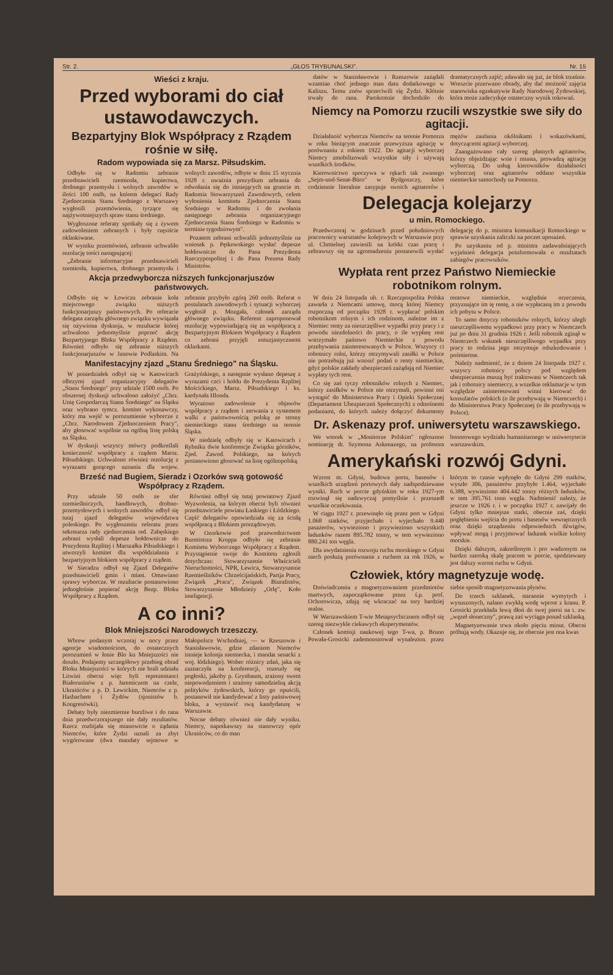Str. 2. „GŁOS TRYBUNALSKI". Nr. 15
Wieści z kraju.
Przed wyborami do ciał ustawodawczych.
Bezpartyjny Blok Współpracy z Rządem rośnie w siłę.
Radom wypowiada się za Marsz. Piłsudskim.
Odbyło się w Radomiu zebranie przedstawicieli rzemiosła, kupiectwa, drobnego przemysłu i wolnych zawodów w ilości 100 osób, na którem delegaci Rady Zjednoczenia Stanu Średniego z Warszawy wygłosili przemówienia, tyczące się najżywotniejszych spraw stanu średniego.
Wygłoszone referaty spotkały się z żywem zadowoleniem zebranych i były rzęsiście oklaskiwane.
W wyniku przemówień, zebranie uchwaliło rezolucję treści następującej:
„Zebranie informacyjne przedstawicieli rzemiosła, kupiectwa, drobnego przemysłu i wolnych zawodów, odbyte w dniu 15 stycznia 1928 r. uważnia prezydium zebrania do odwołania się do istniejących na gruncie m. Radomia Stowarzyszeń Zawodowych, celem wyłonienia komitetu Zjednoczenia Stanu Średniego w Radomiu i do zwołania następnego zebrania organizacyjnego Zjednoczenia Stanu Średniego w Radomiu w terminie tygodniowym".
Pozatem zebrani uchwalili jednomyślnie na wniosek p. Pętkowskiego wysłać depesze hołdownicze do Pana Prezydenta Rzeczypospolitej i do Pana Prezesa Rady Ministrów.
Akcja przedwyborcza niższych funkcjonarjuszów państwowych.
Odbyło się w Łowiczu zebranie koła miejscowego związku niższych funkcjonarjuszy państwowych. Po referacie delegata zarządu głównego związku wywiązała się ożywiona dyskusja, w rezultacie której uchwalono jednomyślnie poprzeć akcję Bezpartyjnego Bloku Współpracy z Rządem. Również odbyło się zebranie niższych funkcjonarjuszów w Janowie Podlaskim. Na zebranie przybyło zgórą 260 osób. Referat o postulatach zawodowych i sytuacji wyborczej wygłosił p. Mozgała, członek zarządu głównego związku. Referent zaproponował rezolucję wypowiadającą się za współpracą z Bezpartyjnym Blokiem Współpracy z Rządem co zebrani przyjęli entuzjastycznemi oklaskami.
Manifestacyjny zjazd „Stanu Średniego" na Śląsku.
W poniedziałek odbył się w Katowicach olbrzymi zjazd organizacyjny delegatów „Stanu Średniego" przy udziale 1500 osób. Po obszernej dyskusji uchwalono założyć „Chrz. Unię Gospodarczą Stanu Średniego" na Śląsku oraz wybrano tymcz. komitet wykonawczy, który ma wejść w porozumienie wyborcze z „Chrz. Narodowem Zjednoczeniem Pracy", aby głosować wspólnie na ogólną listę polską na Śląsku.
W dyskusji wszyscy mówcy podkreślali konieczność współpracy z rządem Marsz. Piłsudskiego. Uchwalono również rezolucję z wyrazami gorącego uznania dla wojew. Grażyńskiego, a następnie wysłano depeszę z wyrazami czci i hołdu do Prezydenta Rzplitej Mościckiego, Marsz. Piłsudskiego i ks. kardynała Hlonda.
Wyrażono zadowolenie z objawów współpracy z rządem i zerwania z systemem walki z państwowością polską ze strony niemieckiego stanu średniego na terenie Śląska.
W niedzielę odbyły się w Katowicach i Rybniku dwie konferencje Związku górników, Zjed. Zawod. Polskiego, na których postanowiono głosować na listę ogólnopolską.
Brześć nad Bugiem, Sieradz i Ozorków swą gotowość Współpracy z Rządem.
Przy udziale 50 osób ze sfer rzemieślniczych, handlowych, drobno-przemysłowych i wolnych zawodów odbył się tutaj zjazd delegatów województwa poleskiego. Po wygłoszeniu referatu przez sekretarza rady zjednoczenia red. Zabęskiego zebrani wysłali depesze hołdownicze do Prezydenta Rzplitej i Marszałka Piłsudskiego i utworzyli komitet dla współdziałania z bezpartyjnym blokiem współpracy z rządem.
W Sieradzu odbył się Zjazd Delegatów przedstawicieli gmin i miast. Omawiano sprawy wyborcze. W rezultacie postanowiono jednogłośnie popierać akcję Bezp. Bloku Współpracy z Rządem.
Również odbył się tutaj powiatowy Zjazd Wyzwolenia, na którym obecni byli również przedstawiciele powiatu Łaskiego i Łódzkiego. Część delegatów opowiedziała się za ścisłą współpracą z Blokiem prorządowym.
W Ozorkowie pod przewodnictwem Burmistrza Kroppa odbyło się zebranie Komitetu Wyborczego Współpracy z Rządem. Przystąpienie swoje do Komitetu zgłosili dotychczas: Stowarzyszenie Właścicieli Nieruchomości, NPR, Lewica, Stowarzyszenie Rzemieślników Chrześcijańskich, Partja Pracy, Związek „Praca", Związek Biuralistów, Stowarzyszenie Młodzieży „Orlę", Koło inteligencji.
A co inni?
Blok Mniejszości Narodowych trzeszczy.
Wbrew podanym wczoraj w nocy przez agencje wiadomościom, do ostatecznych porozumień w łonie Blo ku Mniejszości nie doszło. Podajemy szczegółowy przebieg obrad Bloku Mniejszości w których nie brali udziału Litwini obecni więc byli reprezentanci Białorusinów z p. Jaremiczem na czele, Ukraińców z p. D. Lewickim, Niemców z p. Hasbachem i Żydów (sjonistów b. Kongresówki).
Debaty były niezmiernie burzliwe i do rana dnia przedwczorajszego nie dały rezultatów. Rzecz rozbijała się mianowicie o żądania Niemców, które Żydzi uznali za zbyt wygórowane (dwa mandaty sejmowe w Małopolsce Wschodniej, — w Rzeszowie i Stanisławowie, gdzie zdaniem Niemców istnieje kolonja niemiecka, i mandat senacki z woj. łódzkiego). Wobec różnicy zdań, jaka się zaznaczyła na konferencji, rozeszły się pogłoski, jakoby p. Grynbaum, zrażony swem niepowodzeniem i urażony samodzielną akcją polityków żydowskich, którzy go opuścili, postanowił nie kandydować z listy państwowej bloku, a wystawić swą kandydaturę w Warszawie.
Nocne debaty również nie dały wyniku. Niemcy, napotkawszy na stanowczy opór Ukraińców, co do man
datów w Stanisławowie i Rzeszowie zażądali wzamian choć jednego man datu dodatkowego w Kaliszu. Temu znów sprzeciwili się Żydzi. Kłótnie trwały do rana. Parokrotnie dochodziło do dramatycznych zajść; zdawało się już, że blok trzaśnie. Wreszcie przerwano obrady, aby dać możność zajęcia stanowiska egzekutywie Rady Narodowej Żydowskiej, która może zadecyduje ostateczny wynik rokowań.
Niemcy na Pomorzu rzucili wszystkie swe siły do agitacji.
Działalność wyborcza Niemców na terenie Pomorza w roku bieżącym znacznie przewyższa agitację w porównaniu z rokiem 1922. Do agitacji wyborczej Niemcy zmobilizowali wszystkie siły i używają wszelkich środków.
Kierownictwo spoczywa w rękach tak zwanego „Sejm-und-Senat-Büro" w Bydgoszczy, które codziennie literalnie zasypuje swoich agitatorów i mężów zaufania okólnikami i wskazówkami, dotyczącemi agitacji wyborczej.
Zaangażowano cały szereg płatnych agitatorów, którzy objeżdżając wsie i miasta, prowadzą agitację wyborczą. Do usług kierowników działalności wyborczej oraz agitatorów oddano wszystkie niemieckie samochody na Pomorzu.
Delegacja kolejarzy
u min. Romockiego.
Przedwczoraj w godzinach przed południowych pracownicy warsztatów kolejowych w Warszawie przy ul. Chmielnej zawiesili na krótki czas pracę i zebrawszy się na zgromadzeniu postanowili wysłać delegację do p. ministra komunikacji Romockiego w sprawie uzyskania zaliczki na poczet uposażeń.
Po uzyskaniu od p. ministra zadawalniających wyjaśnień delegacja poinformowała o rezultatach zabiegów pracowników.
Wypłata rent przez Państwo Niemieckie robotnikom rolnym.
W dniu 24 listopada ub. r. Rzeczpospolita Polska zawarła z Niemcami umowę, mocą której Niemcy rozpoczną od początku 1928 r. wypłacać polskim robotnikom rolnym i ich rodzinom, należne im z Niemiec renty za nieszczęśliwe wypadki przy pracy i z powodu niezdolności do pracy, o ile wypłatę rent wstrzymało państwo Niemieckie z powodu przebywania zainteresowanych w Polsce. Wszyscy ci robotnicy rolni, którzy otrzymywali zasiłki w Polsce nie potrzebują już wnosić podań o renty niemieckie, gdyż polskie zakłady ubezpieczeń zażądają od Niemiec wypłaty tych rent.
Co się zaś tyczy robotników rolnych z Niemiec, którzy zasiłków w Polsce nie otrzymali, powinni oni wystąpić do Ministerstwa Pracy i Opieki Społecznej (Departament Ubezpieczeń Społecznych) z odnośnemi podaniami, do których należy dołączyć dokumenty rentowe niemieckie, względnie orzeczenia, przyznające im tę rentę, a nie wypłacaną im z powodu ich pobytu w Polsce.
To samo dotyczy robotników rolnych, którzy ulegli nieszczęśliwemu wypadkowi przy pracy w Niemczech już po dniu 31 grudnia 1926 r. Jeśli robotnik zginął w Niemczech wskutek nieszczęśliwego wypadku przy pracy to rodzina jego otrzymuje odszkodowanie i pośmiertne.
Należy nadmienić, że z dniem 24 listopada 1927 r. wszyscy robotnicy polscy pod względem ubezpieczenia muszą być traktowani w Niemczech tak jak i robotnicy niemieccy, a wszelkie reklamacje w tym względzie zainteresowani winni kierować do konsulatów polskich (o ile przebywają w Niemczech) i do Ministerstwa Pracy Społecznej (o ile przebywają w Polsce).
Dr. Askenazy prof. uniwersytetu warszawskiego.
We wtorek w „Monitorze Polskim" ogłoszono nominację dr. Szymona Askenazego, na profesora honorowego wydziału humanitarnego w uniwersytecie warszawskim.
Amerykański rozwój Gdyni.
Wzrost m. Gdyni, budowa portu, basenów i wszelkich urządzeń portowych dały nadspodziewane wyniki. Ruch w porcie gdyńskim w roku 1927-ym rozwinął się nadzwyczaj pomyślnie i przeszedł wszelkie oczekiwania.
W ciągu 1927 r. przewinęło się przez port w Gdyni 1.068 statków, przyjechało i wyjechało 9.440 pasażerów, wywieziono i przywieziono wszystkich ładunków razem 895.782 tonny, w tem wywieziono 880.241 ton węgla.
Dla uwydatnienia rozwoju ruchu morskiego w Gdyni niech posłużą porównanie z ruchem za rok 1926, w którym to czasie wpłynęło do Gdyni 299 statków, wyszło 306, pasażerów przybyło 1.464, wyjechało 6.388, wywieziono 404.442 tonny różnych ładunków, w tem 395.761 tonn węgla. Nadmienić należy, że jeszcze w 1926 r. i w początku 1927 r. zawijały do Gdyni tylko mniejsze statki, obecnie zaś, dzięki pogłębieniu wejścia do portu i basenów wewnętrznych oraz dzięki urządzeniu odpowiednich dźwigów, wpływać mogą i przyjmować ładunek wielkie kolosy morskie.
Dzięki dalszym, zakreślonym i pro wadzonym na bardzo szeroką skalę pracom w porcie, spodziewany jest dalszy wzrost ruchu w Gdyni.
Człowiek, który magnetyzuje wodę.
Doświadczenia z magnetyzowaniem przedmiotów martwych, zapoczątkowane przez ś.p. prof. Ochorowicza, zdają się wkraczać na tory bardziej realne.
W Warszawskiem T-wie Metapsychicznem odbył się szereg niezwykle ciekawych eksperymentów.
Członek komisji naukowej tego T-wa, p. Bruno Powała-Grosicki zademonstrował wynalezion. przez siebie sposób magnetyzowania płynów.
Do trzech szklanek, starannie wymytych i wysuszonych, nalano zwykłą wodę wprost z kranu. P. Grosicki przekłada lewą dłoń do swej piersi na t. zw. „węzeł słoneczny", prawą zaś wyciąga ponad szklanką.
Magnetyzowanie trwa około pięciu minut. Obecni próbują wody. Okazuje się, że obecnie jest ona kwas